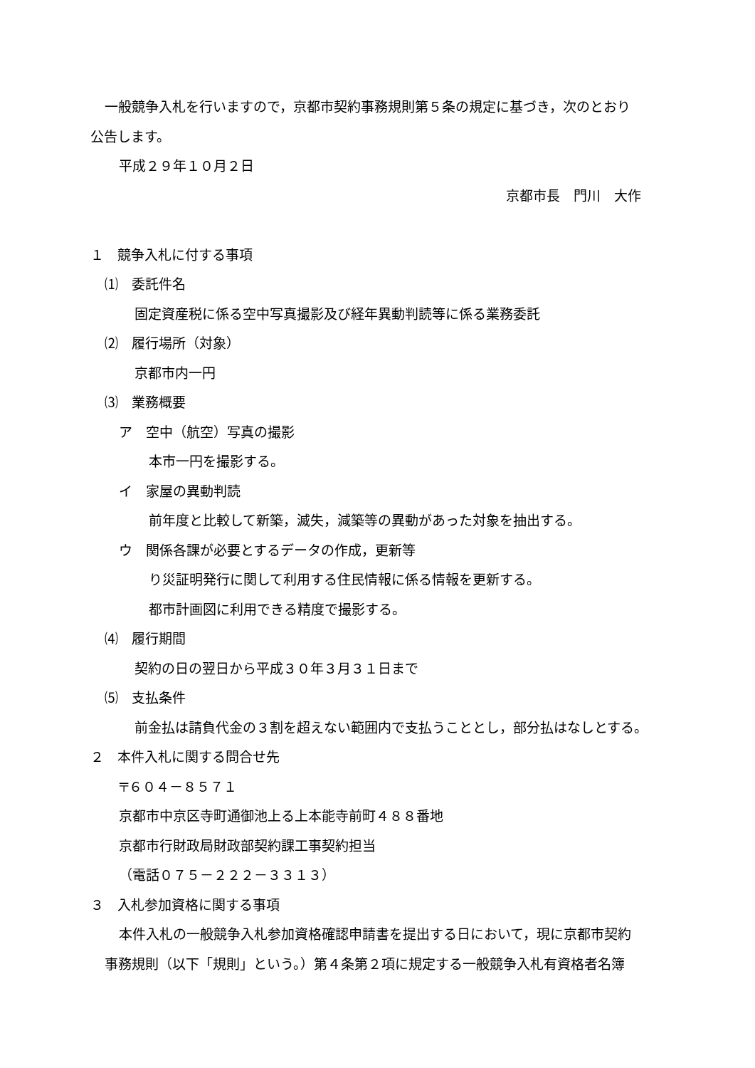一般競争入札を行いますので，京都市契約事務規則第５条の規定に基づき，次のとおり
公告します。
平成２９年１０月２日
京都市長　門川　大作
１　競争入札に付する事項
⑴　委託件名
固定資産税に係る空中写真撮影及び経年異動判読等に係る業務委託
⑵　履行場所（対象）
京都市内一円
⑶　業務概要
ア　空中（航空）写真の撮影
本市一円を撮影する。
イ　家屋の異動判読
前年度と比較して新築，滅失，減築等の異動があった対象を抽出する。
ウ　関係各課が必要とするデータの作成，更新等
り災証明発行に関して利用する住民情報に係る情報を更新する。
都市計画図に利用できる精度で撮影する。
⑷　履行期間
契約の日の翌日から平成３０年３月３１日まで
⑸　支払条件
前金払は請負代金の３割を超えない範囲内で支払うこととし，部分払はなしとする。
２　本件入札に関する問合せ先
〒６０４－８５７１
京都市中京区寺町通御池上る上本能寺前町４８８番地
京都市行財政局財政部契約課工事契約担当
（電話０７５－２２２－３３１３）
３　入札参加資格に関する事項
本件入札の一般競争入札参加資格確認申請書を提出する日において，現に京都市契約
事務規則（以下「規則」という。）第４条第２項に規定する一般競争入札有資格者名簿